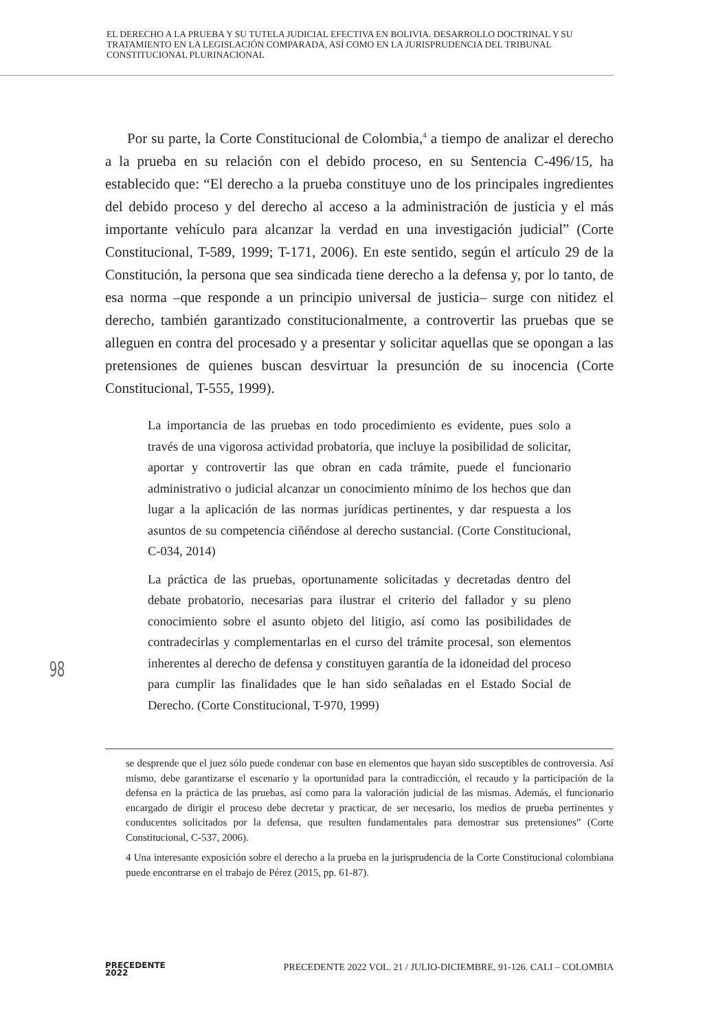EL DERECHO A LA PRUEBA Y SU TUTELA JUDICIAL EFECTIVA EN BOLIVIA. DESARROLLO DOCTRINAL Y SU TRATAMIENTO EN LA LEGISLACIÓN COMPARADA, ASÍ COMO EN LA JURISPRUDENCIA DEL TRIBUNAL CONSTITUCIONAL PLURINACIONAL
Por su parte, la Corte Constitucional de Colombia,<sup>4</sup> a tiempo de analizar el derecho a la prueba en su relación con el debido proceso, en su Sentencia C-496/15, ha establecido que: “El derecho a la prueba constituye uno de los principales ingredientes del debido proceso y del derecho al acceso a la administración de justicia y el más importante vehículo para alcanzar la verdad en una investigación judicial” (Corte Constitucional, T-589, 1999; T-171, 2006). En este sentido, según el artículo 29 de la Constitución, la persona que sea sindicada tiene derecho a la defensa y, por lo tanto, de esa norma –que responde a un principio universal de justicia– surge con nitidez el derecho, también garantizado constitucionalmente, a controvertir las pruebas que se alleguen en contra del procesado y a presentar y solicitar aquellas que se opongan a las pretensiones de quienes buscan desvirtuar la presunción de su inocencia (Corte Constitucional, T-555, 1999).
La importancia de las pruebas en todo procedimiento es evidente, pues solo a través de una vigorosa actividad probatoria, que incluye la posibilidad de solicitar, aportar y controvertir las que obran en cada trámite, puede el funcionario administrativo o judicial alcanzar un conocimiento mínimo de los hechos que dan lugar a la aplicación de las normas jurídicas pertinentes, y dar respuesta a los asuntos de su competencia ciñéndose al derecho sustancial. (Corte Constitucional, C-034, 2014)
La práctica de las pruebas, oportunamente solicitadas y decretadas dentro del debate probatorio, necesarias para ilustrar el criterio del fallador y su pleno conocimiento sobre el asunto objeto del litigio, así como las posibilidades de contradecirlas y complementarlas en el curso del trámite procesal, son elementos inherentes al derecho de defensa y constituyen garantía de la idoneidad del proceso para cumplir las finalidades que le han sido señaladas en el Estado Social de Derecho. (Corte Constitucional, T-970, 1999)
se desprende que el juez sólo puede condenar con base en elementos que hayan sido susceptibles de controversia. Así mismo, debe garantizarse el escenario y la oportunidad para la contradicción, el recaudo y la participación de la defensa en la práctica de las pruebas, así como para la valoración judicial de las mismas. Además, el funcionario encargado de dirigir el proceso debe decretar y practicar, de ser necesario, los medios de prueba pertinentes y conducentes solicitados por la defensa, que resulten fundamentales para demostrar sus pretensiones” (Corte Constitucional, C-537, 2006).
4 Una interesante exposición sobre el derecho a la prueba en la jurisprudencia de la Corte Constitucional colombiana puede encontrarse en el trabajo de Pérez (2015, pp. 61-87).
98
PRECEDENTE
2022
PRECEDENTE 2022 VOL. 21 / JULIO-DICIEMBRE, 91-126. CALI – COLOMBIA